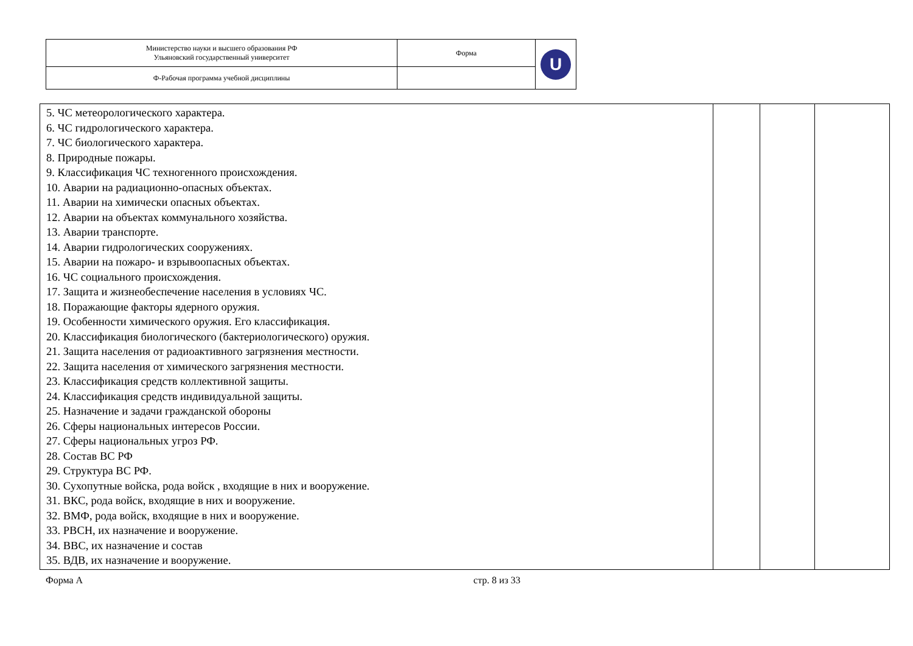| Министерство науки и высшего образования РФ Ульяновский государственный университет | Форма | U |
| Ф-Рабочая программа учебной дисциплины | | |
| 5. ЧС метеорологического характера. 6. ЧС гидрологического характера. 7. ЧС биологического характера. 8. Природные пожары. 9. Классификация ЧС техногенного происхождения. 10. Аварии на радиационно-опасных объектах. 11. Аварии на химически опасных объектах. 12. Аварии на объектах коммунального хозяйства. 13. Аварии транспорте. 14. Аварии гидрологических сооружениях. 15. Аварии на пожаро- и взрывоопасных объектах. 16. ЧС социального происхождения. 17. Защита и жизнеобеспечение населения в условиях ЧС. 18. Поражающие факторы ядерного оружия. 19. Особенности химического оружия. Его классификация. 20. Классификация биологического (бактериологического) оружия. 21. Защита населения от радиоактивного загрязнения местности. 22. Защита населения от химического загрязнения местности. 23. Классификация средств коллективной защиты. 24. Классификация средств индивидуальной защиты. 25. Назначение и задачи гражданской обороны 26. Сферы национальных интересов России. 27. Сферы национальных угроз РФ. 28. Состав ВС РФ 29. Структура ВС РФ. 30. Сухопутные войска, рода войск , входящие в них и вооружение. 31. ВКС, рода войск, входящие в них и вооружение. 32. ВМФ, рода войск, входящие в них и вооружение. 33. РВСН, их назначение и вооружение. 34. ВВС, их назначение и состав 35. ВДВ, их назначение и вооружение. | | | |
Форма А стр. 8 из 33